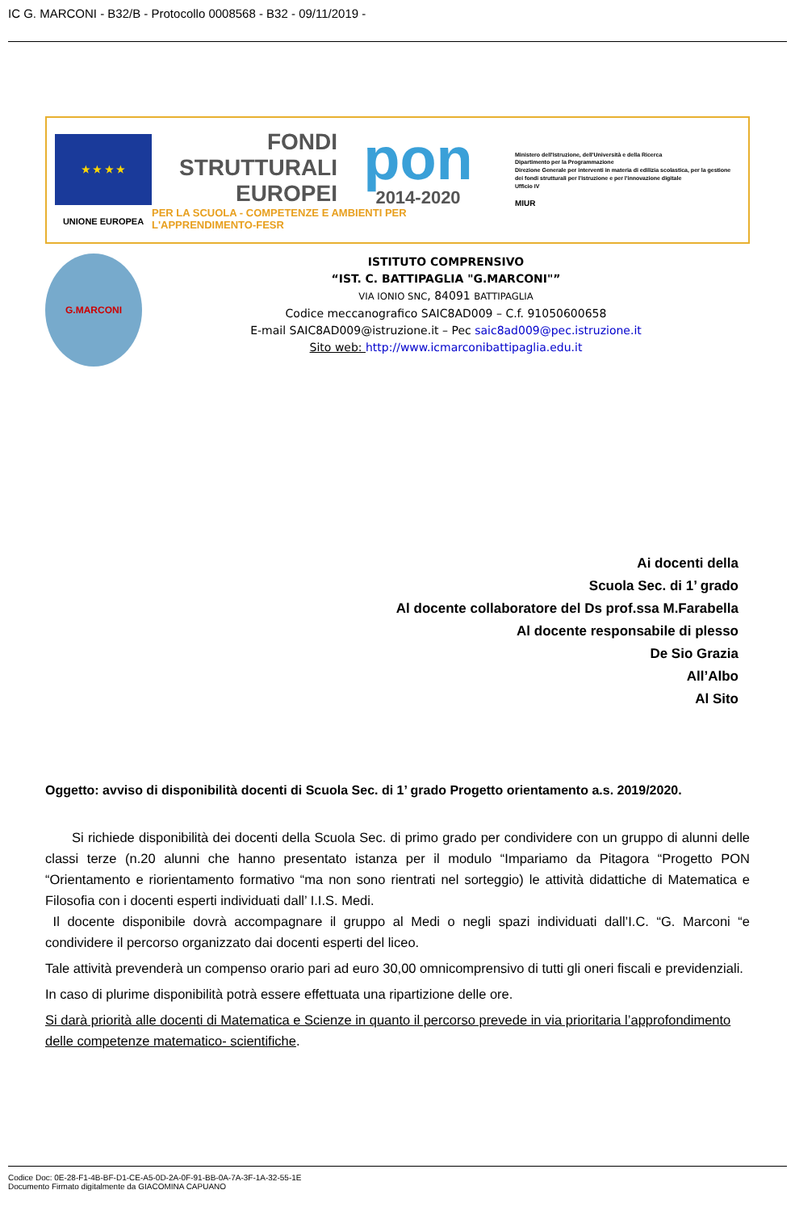IC G. MARCONI - B32/B - Protocollo 0008568 - B32 - 09/11/2019 -
★ ★ ★ ★
UNIONE EUROPEA
FONDI
STRUTTURALI
EUROPEI
pon
2014-2020
PER LA SCUOLA - COMPETENZE E AMBIENTI PER L'APPRENDIMENTO-FESR
Ministero dell'Istruzione, dell'Università e della Ricerca
Dipartimento per la Programmazione
Direzione Generale per interventi in materia di edilizia scolastica, per la gestione dei fondi strutturali per l'istruzione e per l'innovazione digitale
Ufficio IV
MIUR
G.MARCONI
ISTITUTO COMPRENSIVO
“IST. C. BATTIPAGLIA "G.MARCONI"”
VIA IONIO SNC, 84091 BATTIPAGLIA
Codice meccanografico SAIC8AD009 – C.f. 91050600658
E-mail SAIC8AD009@istruzione.it – Pec saic8ad009@pec.istruzione.it
Sito web: http://www.icmarconibattipaglia.edu.it
Ai docenti della
Scuola Sec. di 1’ grado
Al docente collaboratore del Ds prof.ssa M.Farabella
Al docente responsabile di plesso
De Sio Grazia
All’Albo
Al Sito
Oggetto: avviso di disponibilità docenti di Scuola Sec. di 1’ grado Progetto orientamento a.s. 2019/2020.
  Si richiede disponibilità dei docenti della Scuola Sec. di primo grado per condividere con un gruppo di alunni delle classi terze (n.20 alunni che hanno presentato istanza per il modulo “Impariamo da Pitagora “Progetto PON “Orientamento e riorientamento formativo “ma non sono rientrati nel sorteggio) le attività didattiche di Matematica e Filosofia con i docenti esperti individuati dall’ I.I.S. Medi.
Il docente disponibile dovrà accompagnare il gruppo al Medi o negli spazi individuati dall’I.C. “G. Marconi “e condividere il percorso organizzato dai docenti esperti del liceo.
Tale attività prevenderà un compenso orario pari ad euro 30,00 omnicomprensivo di tutti gli oneri fiscali e previdenziali.
In caso di plurime disponibilità potrà essere effettuata una ripartizione delle ore.
Si darà priorità alle docenti di Matematica e Scienze in quanto il percorso prevede in via prioritaria l’approfondimento delle competenze matematico- scientifiche.
Codice Doc: 0E-28-F1-4B-BF-D1-CE-A5-0D-2A-0F-91-BB-0A-7A-3F-1A-32-55-1E
Documento Firmato digitalmente da GIACOMINA CAPUANO